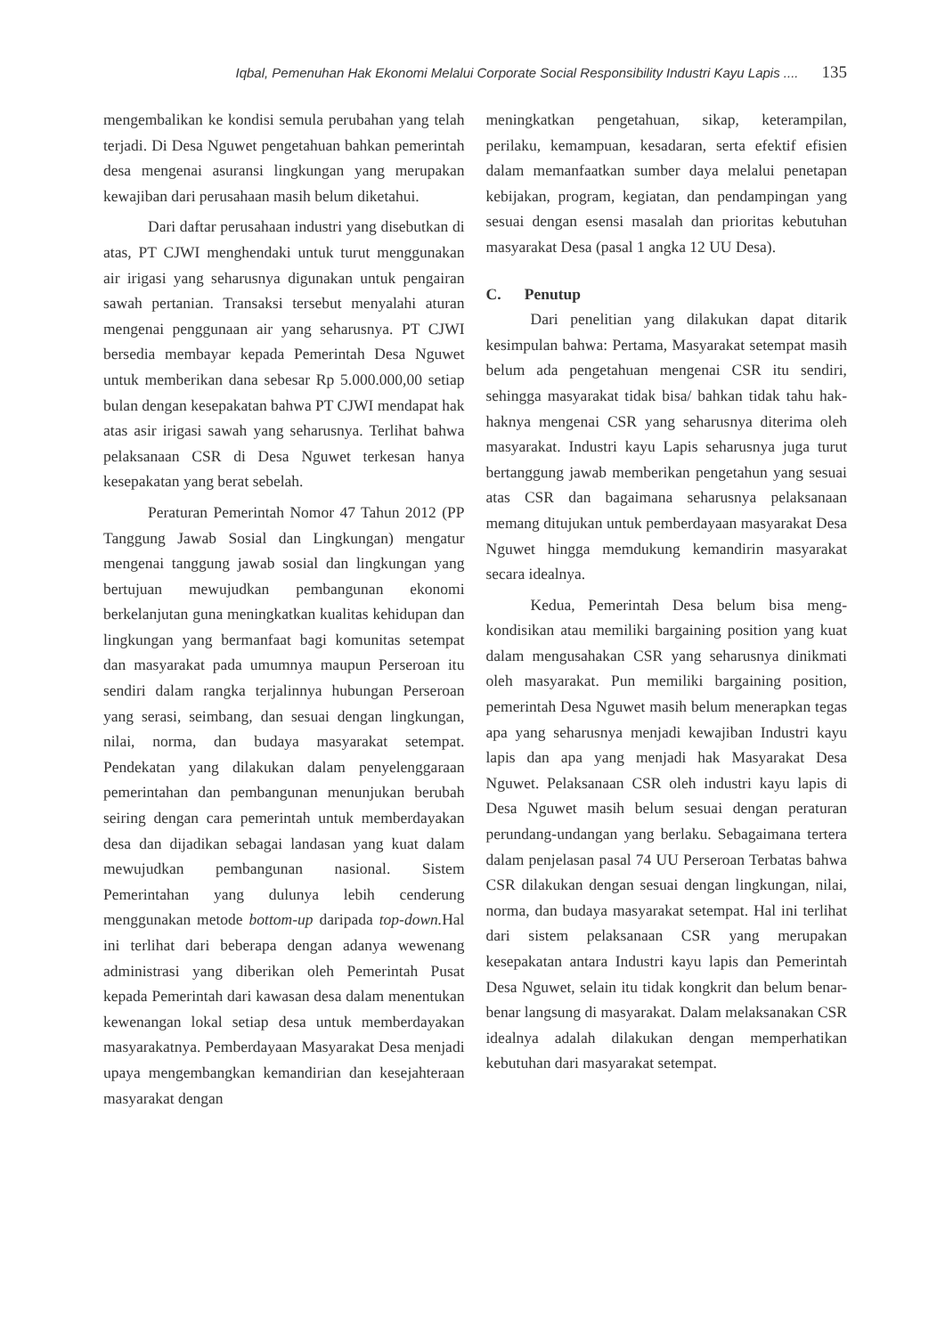Iqbal, Pemenuhan Hak Ekonomi Melalui Corporate Social Responsibility Industri Kayu Lapis .... 135
mengembalikan ke kondisi semula perubahan yang telah terjadi. Di Desa Nguwet pengetahuan bahkan pemerintah desa mengenai asuransi lingkungan yang merupakan kewajiban dari perusahaan masih belum diketahui.
Dari daftar perusahaan industri yang disebutkan di atas, PT CJWI menghendaki untuk turut menggunakan air irigasi yang seharusnya digunakan untuk pengairan sawah pertanian. Transaksi tersebut menyalahi aturan mengenai penggunaan air yang seharusnya. PT CJWI bersedia membayar kepada Pemerintah Desa Nguwet untuk memberikan dana sebesar Rp 5.000.000,00 setiap bulan dengan kesepakatan bahwa PT CJWI mendapat hak atas asir irigasi sawah yang seharusnya. Terlihat bahwa pelaksanaan CSR di Desa Nguwet terkesan hanya kesepakatan yang berat sebelah.
Peraturan Pemerintah Nomor 47 Tahun 2012 (PP Tanggung Jawab Sosial dan Lingkungan) mengatur mengenai tanggung jawab sosial dan lingkungan yang bertujuan mewujudkan pembangunan ekonomi berkelanjutan guna meningkatkan kualitas kehidupan dan lingkungan yang bermanfaat bagi komunitas setempat dan masyarakat pada umumnya maupun Perseroan itu sendiri dalam rangka terjalinnya hubungan Perseroan yang serasi, seimbang, dan sesuai dengan lingkungan, nilai, norma, dan budaya masyarakat setempat. Pendekatan yang dilakukan dalam penyelenggaraan pemerintahan dan pembangunan menunjukan berubah seiring dengan cara pemerintah untuk memberdayakan desa dan dijadikan sebagai landasan yang kuat dalam mewujudkan pembangunan nasional. Sistem Pemerintahan yang dulunya lebih cenderung menggunakan metode bottom-up daripada top-down. Hal ini terlihat dari beberapa dengan adanya wewenang administrasi yang diberikan oleh Pemerintah Pusat kepada Pemerintah dari kawasan desa dalam menentukan kewenangan lokal setiap desa untuk memberdayakan masyarakatnya. Pemberdayaan Masyarakat Desa menjadi upaya mengembangkan kemandirian dan kesejahteraan masyarakat dengan
meningkatkan pengetahuan, sikap, keterampilan, perilaku, kemampuan, kesadaran, serta efektif efisien dalam memanfaatkan sumber daya melalui penetapan kebijakan, program, kegiatan, dan pendampingan yang sesuai dengan esensi masalah dan prioritas kebutuhan masyarakat Desa (pasal 1 angka 12 UU Desa).
C. Penutup
Dari penelitian yang dilakukan dapat ditarik kesimpulan bahwa: Pertama, Masyarakat setempat masih belum ada pengetahuan mengenai CSR itu sendiri, sehingga masyarakat tidak bisa/ bahkan tidak tahu hak-haknya mengenai CSR yang seharusnya diterima oleh masyarakat. Industri kayu Lapis seharusnya juga turut bertanggung jawab memberikan pengetahun yang sesuai atas CSR dan bagaimana seharusnya pelaksanaan memang ditujukan untuk pemberdayaan masyarakat Desa Nguwet hingga memdukung kemandirin masyarakat secara idealnya.
Kedua, Pemerintah Desa belum bisa meng-kondisikan atau memiliki bargaining position yang kuat dalam mengusahakan CSR yang seharusnya dinikmati oleh masyarakat. Pun memiliki bargaining position, pemerintah Desa Nguwet masih belum menerapkan tegas apa yang seharusnya menjadi kewajiban Industri kayu lapis dan apa yang menjadi hak Masyarakat Desa Nguwet. Pelaksanaan CSR oleh industri kayu lapis di Desa Nguwet masih belum sesuai dengan peraturan perundang-undangan yang berlaku. Sebagaimana tertera dalam penjelasan pasal 74 UU Perseroan Terbatas bahwa CSR dilakukan dengan sesuai dengan lingkungan, nilai, norma, dan budaya masyarakat setempat. Hal ini terlihat dari sistem pelaksanaan CSR yang merupakan kesepakatan antara Industri kayu lapis dan Pemerintah Desa Nguwet, selain itu tidak kongkrit dan belum benar-benar langsung di masyarakat. Dalam melaksanakan CSR idealnya adalah dilakukan dengan memperhatikan kebutuhan dari masyarakat setempat.